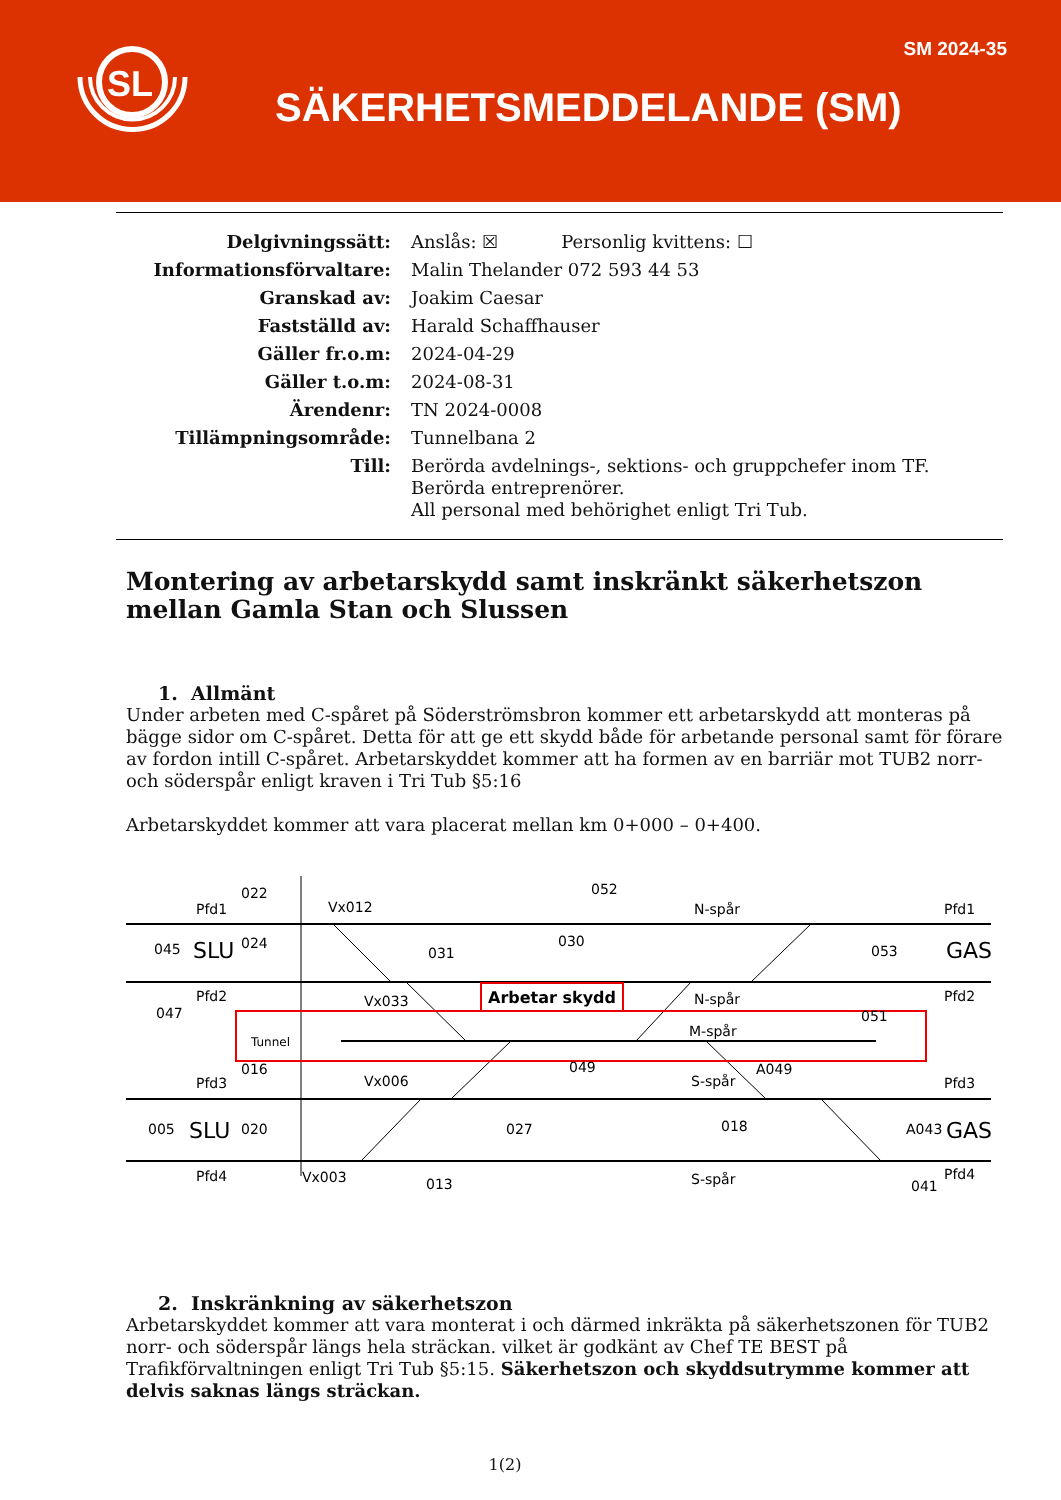SL
SM 2024-35
SÄKERHETSMEDDELANDE (SM)
Delgivningssätt:
Anslås: ☒ Personlig kvittens: ☐
Informationsförvaltare:
Malin Thelander 072 593 44 53
Granskad av:
Joakim Caesar
Fastställd av:
Harald Schaffhauser
Gäller fr.o.m:
2024-04-29
Gäller t.o.m:
2024-08-31
Ärendenr:
TN 2024-0008
Tillämpningsområde:
Tunnelbana 2
Till:
Berörda avdelnings-, sektions- och gruppchefer inom TF.
Berörda entreprenörer.
All personal med behörighet enligt Tri Tub.
Montering av arbetarskydd samt inskränkt säkerhetszon mellan Gamla Stan och Slussen
1. Allmänt
Under arbeten med C-spåret på Söderströmsbron kommer ett arbetarskydd att monteras på bägge sidor om C-spåret. Detta för att ge ett skydd både för arbetande personal samt för förare av fordon intill C-spåret. Arbetarskyddet kommer att ha formen av en barriär mot TUB2 norr- och söderspår enligt kraven i Tri Tub §5:16
Arbetarskyddet kommer att vara placerat mellan km 0+000 – 0+400.
Arbetar skydd
Pfd1
022
Vx012
052
N-spår
Pfd1
045
SLU
024
031
030
053
GAS
Pfd2
047
Vx033
N-spår
Pfd2
051
Tunnel
M-spår
016
Pfd3
Vx006
049
S-spår
A049
Pfd3
005
SLU
020
027
018
A043
GAS
Pfd4
Vx003
013
S-spår
041
Pfd4
2. Inskränkning av säkerhetszon
Arbetarskyddet kommer att vara monterat i och därmed inkräkta på säkerhetszonen för TUB2 norr- och söderspår längs hela sträckan. vilket är godkänt av Chef TE BEST på Trafikförvaltningen enligt Tri Tub §5:15. Säkerhetszon och skyddsutrymme kommer att delvis saknas längs sträckan.
1(2)